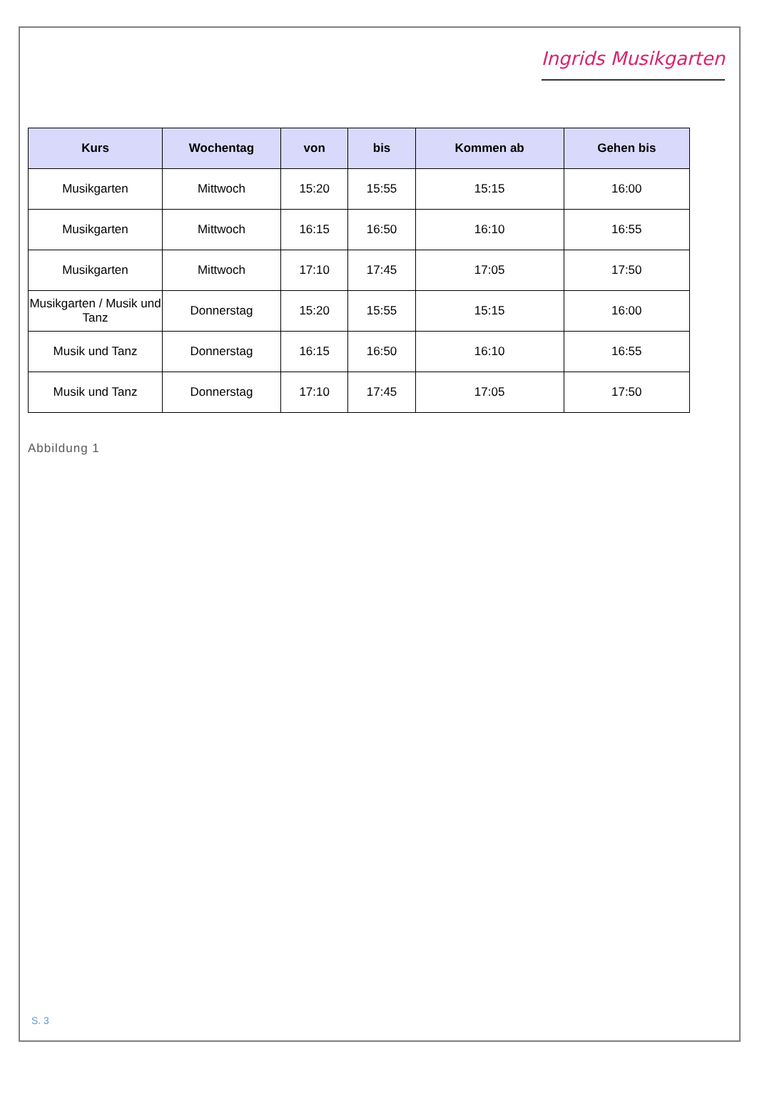Ingrids Musikgarten
| Kurs | Wochentag | von | bis | Kommen ab | Gehen bis |
| --- | --- | --- | --- | --- | --- |
| Musikgarten | Mittwoch | 15:20 | 15:55 | 15:15 | 16:00 |
| Musikgarten | Mittwoch | 16:15 | 16:50 | 16:10 | 16:55 |
| Musikgarten | Mittwoch | 17:10 | 17:45 | 17:05 | 17:50 |
| Musikgarten / Musik und Tanz | Donnerstag | 15:20 | 15:55 | 15:15 | 16:00 |
| Musik und Tanz | Donnerstag | 16:15 | 16:50 | 16:10 | 16:55 |
| Musik und Tanz | Donnerstag | 17:10 | 17:45 | 17:05 | 17:50 |
Abbildung 1
S. 3